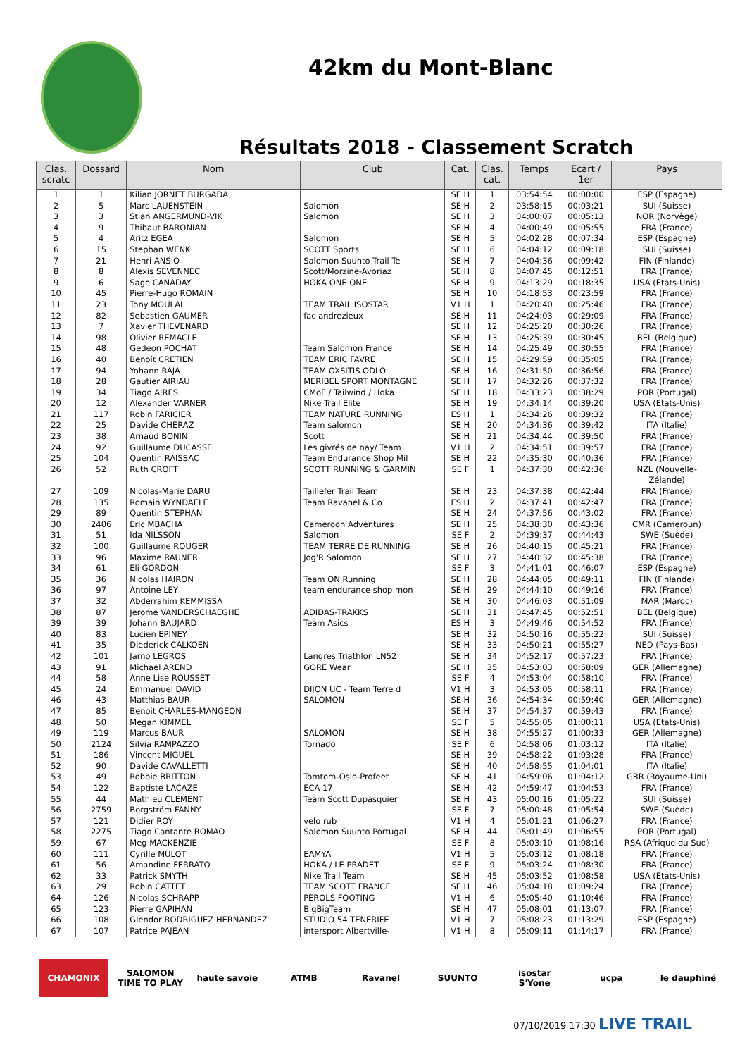42km du Mont-Blanc
Résultats 2018 - Classement Scratch
| Clas. scratc | Dossard | Nom | Club | Cat. | Clas. cat. | Temps | Ecart / 1er | Pays |
| --- | --- | --- | --- | --- | --- | --- | --- | --- |
| 1 | 1 | Kilian JORNET BURGADA | | SE H | 1 | 03:54:54 | 00:00:00 | ESP (Espagne) |
| 2 | 5 | Marc LAUENSTEIN | Salomon | SE H | 2 | 03:58:15 | 00:03:21 | SUI (Suisse) |
| 3 | 3 | Stian ANGERMUND-VIK | Salomon | SE H | 3 | 04:00:07 | 00:05:13 | NOR (Norvège) |
| 4 | 9 | Thibaut BARONIAN | | SE H | 4 | 04:00:49 | 00:05:55 | FRA (France) |
| 5 | 4 | Aritz EGEA | Salomon | SE H | 5 | 04:02:28 | 00:07:34 | ESP (Espagne) |
| 6 | 15 | Stephan WENK | SCOTT Sports | SE H | 6 | 04:04:12 | 00:09:18 | SUI (Suisse) |
| 7 | 21 | Henri ANSIO | Salomon Suunto Trail Te | SE H | 7 | 04:04:36 | 00:09:42 | FIN (Finlande) |
| 8 | 8 | Alexis SEVENNEC | Scott/Morzine-Avoriaz | SE H | 8 | 04:07:45 | 00:12:51 | FRA (France) |
| 9 | 6 | Sage CANADAY | HOKA ONE ONE | SE H | 9 | 04:13:29 | 00:18:35 | USA (Etats-Unis) |
| 10 | 45 | Pierre-Hugo ROMAIN | | SE H | 10 | 04:18:53 | 00:23:59 | FRA (France) |
| 11 | 23 | Tony MOULAI | TEAM TRAIL ISOSTAR | V1 H | 1 | 04:20:40 | 00:25:46 | FRA (France) |
| 12 | 82 | Sebastien GAUMER | fac andrezieux | SE H | 11 | 04:24:03 | 00:29:09 | FRA (France) |
| 13 | 7 | Xavier THEVENARD | | SE H | 12 | 04:25:20 | 00:30:26 | FRA (France) |
| 14 | 98 | Olivier REMACLE | | SE H | 13 | 04:25:39 | 00:30:45 | BEL (Belgique) |
| 15 | 48 | Gedeon POCHAT | Team Salomon France | SE H | 14 | 04:25:49 | 00:30:55 | FRA (France) |
| 16 | 40 | Benoît CRETIEN | TEAM ERIC FAVRE | SE H | 15 | 04:29:59 | 00:35:05 | FRA (France) |
| 17 | 94 | Yohann RAJA | TEAM OXSITIS ODLO | SE H | 16 | 04:31:50 | 00:36:56 | FRA (France) |
| 18 | 28 | Gautier AIRIAU | MERIBEL SPORT MONTAGNE | SE H | 17 | 04:32:26 | 00:37:32 | FRA (France) |
| 19 | 34 | Tiago AIRES | CMoF / Tailwind / Hoka | SE H | 18 | 04:33:23 | 00:38:29 | POR (Portugal) |
| 20 | 12 | Alexander VARNER | Nike Trail Elite | SE H | 19 | 04:34:14 | 00:39:20 | USA (Etats-Unis) |
| 21 | 117 | Robin FARICIER | TEAM NATURE RUNNING | ES H | 1 | 04:34:26 | 00:39:32 | FRA (France) |
| 22 | 25 | Davide CHERAZ | Team salomon | SE H | 20 | 04:34:36 | 00:39:42 | ITA (Italie) |
| 23 | 38 | Arnaud BONIN | Scott | SE H | 21 | 04:34:44 | 00:39:50 | FRA (France) |
| 24 | 92 | Guillaume DUCASSE | Les givrés de nay/ Team | V1 H | 2 | 04:34:51 | 00:39:57 | FRA (France) |
| 25 | 104 | Quentin RAISSAC | Team Endurance Shop Mil | SE H | 22 | 04:35:30 | 00:40:36 | FRA (France) |
| 26 | 52 | Ruth CROFT | SCOTT RUNNING & GARMIN | SE F | 1 | 04:37:30 | 00:42:36 | NZL (Nouvelle- Zélande) |
| 27 | 109 | Nicolas-Marie DARU | Taillefer Trail Team | SE H | 23 | 04:37:38 | 00:42:44 | FRA (France) |
| 28 | 135 | Romain WYNDAELE | Team Ravanel & Co | ES H | 2 | 04:37:41 | 00:42:47 | FRA (France) |
| 29 | 89 | Quentin STEPHAN | | SE H | 24 | 04:37:56 | 00:43:02 | FRA (France) |
| 30 | 2406 | Eric MBACHA | Cameroon Adventures | SE H | 25 | 04:38:30 | 00:43:36 | CMR (Cameroun) |
| 31 | 51 | Ida NILSSON | Salomon | SE F | 2 | 04:39:37 | 00:44:43 | SWE (Suède) |
| 32 | 100 | Guillaume ROUGER | TEAM TERRE DE RUNNING | SE H | 26 | 04:40:15 | 00:45:21 | FRA (France) |
| 33 | 96 | Maxime RAUNER | Jog'R Salomon | SE H | 27 | 04:40:32 | 00:45:38 | FRA (France) |
| 34 | 61 | Eli GORDON | | SE F | 3 | 04:41:01 | 00:46:07 | ESP (Espagne) |
| 35 | 36 | Nicolas HAIRON | Team ON Running | SE H | 28 | 04:44:05 | 00:49:11 | FIN (Finlande) |
| 36 | 97 | Antoine LEY | team endurance shop mon | SE H | 29 | 04:44:10 | 00:49:16 | FRA (France) |
| 37 | 32 | Abderrahim KEMMISSA | | SE H | 30 | 04:46:03 | 00:51:09 | MAR (Maroc) |
| 38 | 87 | Jerome VANDERSCHAEGHE | ADIDAS-TRAKKS | SE H | 31 | 04:47:45 | 00:52:51 | BEL (Belgique) |
| 39 | 39 | Johann BAUJARD | Team Asics | ES H | 3 | 04:49:46 | 00:54:52 | FRA (France) |
| 40 | 83 | Lucien EPINEY | | SE H | 32 | 04:50:16 | 00:55:22 | SUI (Suisse) |
| 41 | 35 | Diederick CALKOEN | | SE H | 33 | 04:50:21 | 00:55:27 | NED (Pays-Bas) |
| 42 | 101 | Jarno LEGROS | Langres Triathlon LN52 | SE H | 34 | 04:52:17 | 00:57:23 | FRA (France) |
| 43 | 91 | Michael AREND | GORE Wear | SE H | 35 | 04:53:03 | 00:58:09 | GER (Allemagne) |
| 44 | 58 | Anne Lise ROUSSET | | SE F | 4 | 04:53:04 | 00:58:10 | FRA (France) |
| 45 | 24 | Emmanuel DAVID | DIJON UC - Team Terre d | V1 H | 3 | 04:53:05 | 00:58:11 | FRA (France) |
| 46 | 43 | Matthias BAUR | SALOMON | SE H | 36 | 04:54:34 | 00:59:40 | GER (Allemagne) |
| 47 | 85 | Benoit CHARLES-MANGEON | | SE H | 37 | 04:54:37 | 00:59:43 | FRA (France) |
| 48 | 50 | Megan KIMMEL | | SE F | 5 | 04:55:05 | 01:00:11 | USA (Etats-Unis) |
| 49 | 119 | Marcus BAUR | SALOMON | SE H | 38 | 04:55:27 | 01:00:33 | GER (Allemagne) |
| 50 | 2124 | Silvia RAMPAZZO | Tornado | SE F | 6 | 04:58:06 | 01:03:12 | ITA (Italie) |
| 51 | 186 | Vincent MIGUEL | | SE H | 39 | 04:58:22 | 01:03:28 | FRA (France) |
| 52 | 90 | Davide CAVALLETTI | | SE H | 40 | 04:58:55 | 01:04:01 | ITA (Italie) |
| 53 | 49 | Robbie BRITTON | Tomtom-Oslo-Profeet | SE H | 41 | 04:59:06 | 01:04:12 | GBR (Royaume-Uni) |
| 54 | 122 | Baptiste LACAZE | ECA 17 | SE H | 42 | 04:59:47 | 01:04:53 | FRA (France) |
| 55 | 44 | Mathieu CLEMENT | Team Scott Dupasquier | SE H | 43 | 05:00:16 | 01:05:22 | SUI (Suisse) |
| 56 | 2759 | Borgström FANNY | | SE F | 7 | 05:00:48 | 01:05:54 | SWE (Suède) |
| 57 | 121 | Didier ROY | velo rub | V1 H | 4 | 05:01:21 | 01:06:27 | FRA (France) |
| 58 | 2275 | Tiago Cantante ROMAO | Salomon Suunto Portugal | SE H | 44 | 05:01:49 | 01:06:55 | POR (Portugal) |
| 59 | 67 | Meg MACKENZIE | | SE F | 8 | 05:03:10 | 01:08:16 | RSA (Afrique du Sud) |
| 60 | 111 | Cyrille MULOT | EAMYA | V1 H | 5 | 05:03:12 | 01:08:18 | FRA (France) |
| 61 | 56 | Amandine FERRATO | HOKA / LE PRADET | SE F | 9 | 05:03:24 | 01:08:30 | FRA (France) |
| 62 | 33 | Patrick SMYTH | Nike Trail Team | SE H | 45 | 05:03:52 | 01:08:58 | USA (Etats-Unis) |
| 63 | 29 | Robin CATTET | TEAM SCOTT FRANCE | SE H | 46 | 05:04:18 | 01:09:24 | FRA (France) |
| 64 | 126 | Nicolas SCHRAPP | PEROLS FOOTING | V1 H | 6 | 05:05:40 | 01:10:46 | FRA (France) |
| 65 | 123 | Pierre GAPIHAN | BigBigTeam | SE H | 47 | 05:08:01 | 01:13:07 | FRA (France) |
| 66 | 108 | Glendor RODRIGUEZ HERNANDEZ | STUDIO 54 TENERIFE | V1 H | 7 | 05:08:23 | 01:13:29 | ESP (Espagne) |
| 67 | 107 | Patrice PAJEAN | intersport Albertville- | V1 H | 8 | 05:09:11 | 01:14:17 | FRA (France) |
CHAMONIX SALOMON
TIME TO PLAY haute savoie ATMB Ravanel SUUNTO isostar
S'Yone ucpa le dauphiné
07/10/2019 17:30 LIVE TRAIL